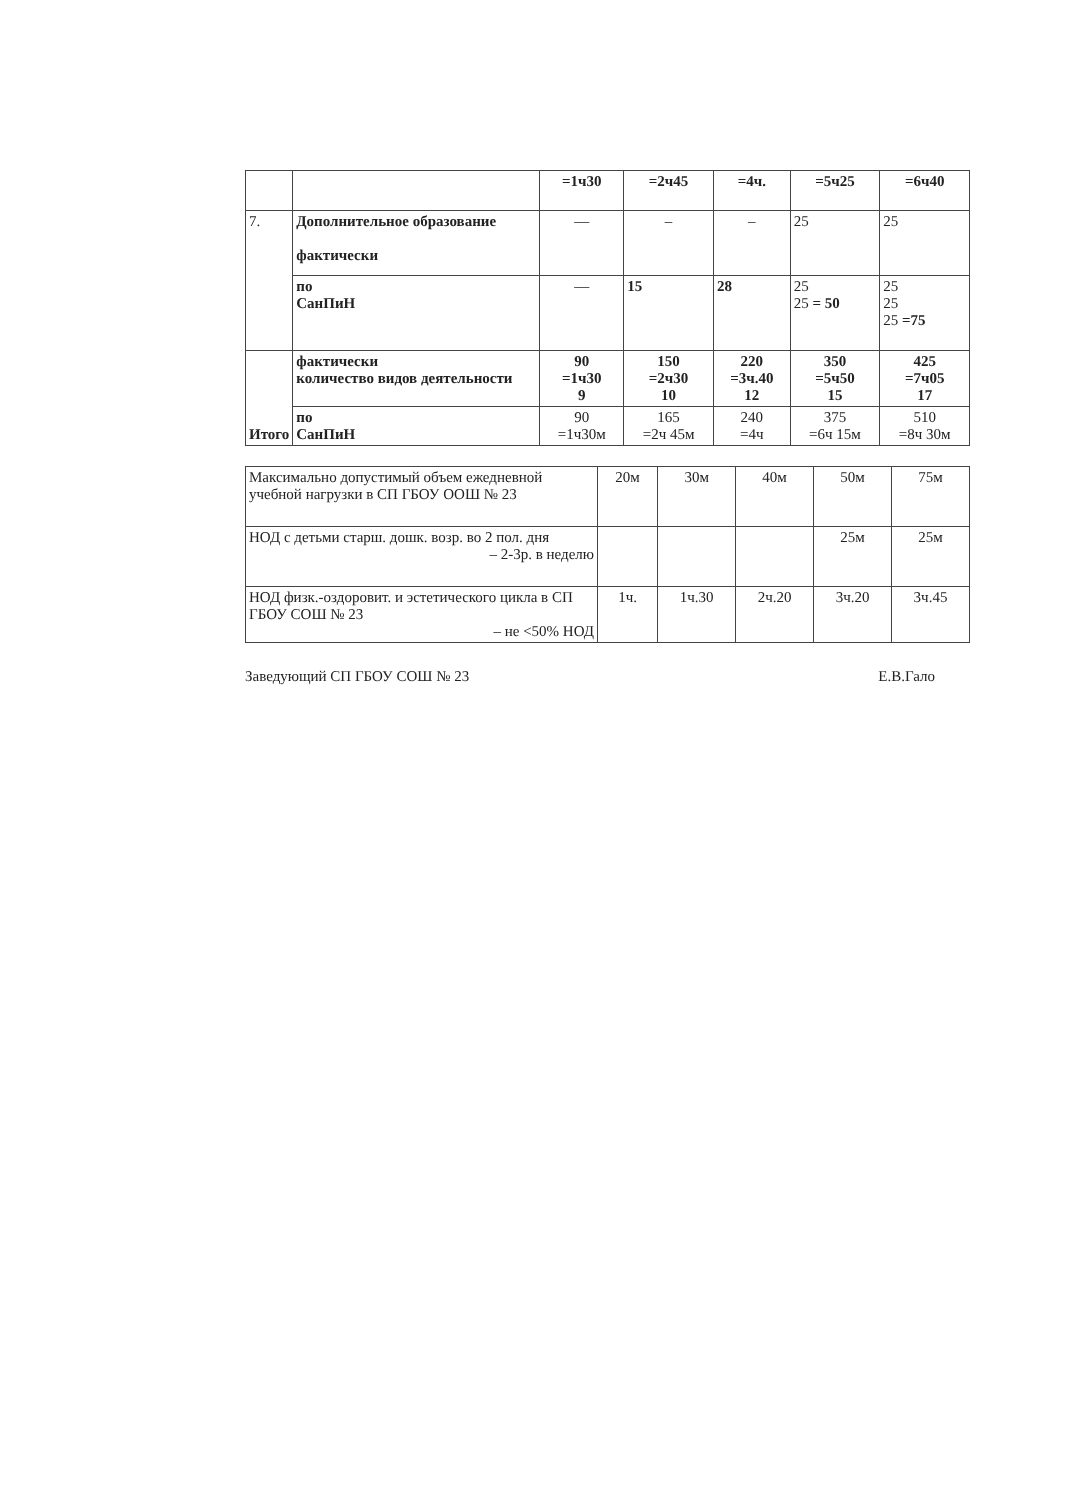| | | =1ч30 | =2ч45 | =4ч. | =5ч25 | =6ч40 |
| 7. | Дополнительное образование фактически | — | – | – | 25 | 25 |
| | по СанПиН | — | 15 | 28 | 25 25 = 50 | 25 25 25 =75 |
| Итого | фактически количество видов деятельности | 90 =1ч30 9 | 150 =2ч30 10 | 220 =3ч.40 12 | 350 =5ч50 15 | 425 =7ч05 17 |
| | по СанПиН | 90 =1ч30м | 165 =2ч 45м | 240 =4ч | 375 =6ч 15м | 510 =8ч 30м |
| Максимально допустимый объем ежедневной учебной нагрузки в СП ГБОУ ООШ № 23 | 20м | 30м | 40м | 50м | 75м |
| НОД с детьми старш. дошк. возр. во 2 пол. дня – 2-3р. в неделю | | | | 25м | 25м |
| НОД физк.-оздоровит. и эстетического цикла в СП ГБОУ СОШ № 23 – не <50% НОД | 1ч. | 1ч.30 | 2ч.20 | 3ч.20 | 3ч.45 |
Заведующий СП ГБОУ СОШ № 23 Е.В.Гало